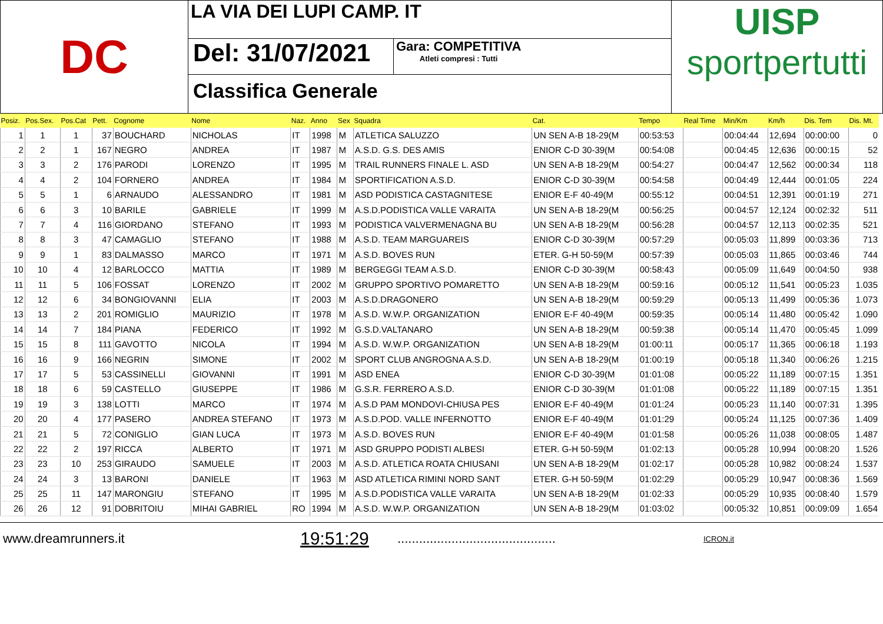DC
LA VIA DEI LUPI CAMP. IT
Del: 31/07/2021
Gara: COMPETITIVA
Atleti compresi : Tutti
Classifica Generale
UISP
sportpertutti
| Posiz. | Pos.Sex. | Pos.Cat | Pett. | Cognome | Nome | Naz. | Anno | Sex | Squadra | Cat. | Tempo | Real Time | Min/Km | Km/h | Dis. Tem | Dis. Mt. |
| --- | --- | --- | --- | --- | --- | --- | --- | --- | --- | --- | --- | --- | --- | --- | --- | --- |
| 1 | 1 | 1 | 37 | BOUCHARD | NICHOLAS | IT | 1998 | M | ATLETICA SALUZZO | UN SEN A-B 18-29(M | 00:53:53 | | 00:04:44 | 12,694 | 00:00:00 | 0 |
| 2 | 2 | 1 | 167 | NEGRO | ANDREA | IT | 1987 | M | A.S.D. G.S. DES AMIS | ENIOR C-D 30-39(M | 00:54:08 | | 00:04:45 | 12,636 | 00:00:15 | 52 |
| 3 | 3 | 2 | 176 | PARODI | LORENZO | IT | 1995 | M | TRAIL RUNNERS FINALE L. ASD | UN SEN A-B 18-29(M | 00:54:27 | | 00:04:47 | 12,562 | 00:00:34 | 118 |
| 4 | 4 | 2 | 104 | FORNERO | ANDREA | IT | 1984 | M | SPORTIFICATION A.S.D. | ENIOR C-D 30-39(M | 00:54:58 | | 00:04:49 | 12,444 | 00:01:05 | 224 |
| 5 | 5 | 1 | 6 | ARNAUDO | ALESSANDRO | IT | 1981 | M | ASD PODISTICA CASTAGNITESE | ENIOR E-F 40-49(M | 00:55:12 | | 00:04:51 | 12,391 | 00:01:19 | 271 |
| 6 | 6 | 3 | 10 | BARILE | GABRIELE | IT | 1999 | M | A.S.D.PODISTICA VALLE VARAITA | UN SEN A-B 18-29(M | 00:56:25 | | 00:04:57 | 12,124 | 00:02:32 | 511 |
| 7 | 7 | 4 | 116 | GIORDANO | STEFANO | IT | 1993 | M | PODISTICA VALVERMENAGNA BU | UN SEN A-B 18-29(M | 00:56:28 | | 00:04:57 | 12,113 | 00:02:35 | 521 |
| 8 | 8 | 3 | 47 | CAMAGLIO | STEFANO | IT | 1988 | M | A.S.D. TEAM MARGUAREIS | ENIOR C-D 30-39(M | 00:57:29 | | 00:05:03 | 11,899 | 00:03:36 | 713 |
| 9 | 9 | 1 | 83 | DALMASSO | MARCO | IT | 1971 | M | A.S.D. BOVES RUN | ETER. G-H 50-59(M | 00:57:39 | | 00:05:03 | 11,865 | 00:03:46 | 744 |
| 10 | 10 | 4 | 12 | BARLOCCO | MATTIA | IT | 1989 | M | BERGEGGI TEAM A.S.D. | ENIOR C-D 30-39(M | 00:58:43 | | 00:05:09 | 11,649 | 00:04:50 | 938 |
| 11 | 11 | 5 | 106 | FOSSAT | LORENZO | IT | 2002 | M | GRUPPO SPORTIVO POMARETTO | UN SEN A-B 18-29(M | 00:59:16 | | 00:05:12 | 11,541 | 00:05:23 | 1.035 |
| 12 | 12 | 6 | 34 | BONGIOVANNI | ELIA | IT | 2003 | M | A.S.D.DRAGONERO | UN SEN A-B 18-29(M | 00:59:29 | | 00:05:13 | 11,499 | 00:05:36 | 1.073 |
| 13 | 13 | 2 | 201 | ROMIGLIO | MAURIZIO | IT | 1978 | M | A.S.D. W.W.P. ORGANIZATION | ENIOR E-F 40-49(M | 00:59:35 | | 00:05:14 | 11,480 | 00:05:42 | 1.090 |
| 14 | 14 | 7 | 184 | PIANA | FEDERICO | IT | 1992 | M | G.S.D.VALTANARO | UN SEN A-B 18-29(M | 00:59:38 | | 00:05:14 | 11,470 | 00:05:45 | 1.099 |
| 15 | 15 | 8 | 111 | GAVOTTO | NICOLA | IT | 1994 | M | A.S.D. W.W.P. ORGANIZATION | UN SEN A-B 18-29(M | 01:00:11 | | 00:05:17 | 11,365 | 00:06:18 | 1.193 |
| 16 | 16 | 9 | 166 | NEGRIN | SIMONE | IT | 2002 | M | SPORT CLUB ANGROGNA A.S.D. | UN SEN A-B 18-29(M | 01:00:19 | | 00:05:18 | 11,340 | 00:06:26 | 1.215 |
| 17 | 17 | 5 | 53 | CASSINELLI | GIOVANNI | IT | 1991 | M | ASD ENEA | ENIOR C-D 30-39(M | 01:01:08 | | 00:05:22 | 11,189 | 00:07:15 | 1.351 |
| 18 | 18 | 6 | 59 | CASTELLO | GIUSEPPE | IT | 1986 | M | G.S.R. FERRERO A.S.D. | ENIOR C-D 30-39(M | 01:01:08 | | 00:05:22 | 11,189 | 00:07:15 | 1.351 |
| 19 | 19 | 3 | 138 | LOTTI | MARCO | IT | 1974 | M | A.S.D PAM MONDOVI-CHIUSA PES | ENIOR E-F 40-49(M | 01:01:24 | | 00:05:23 | 11,140 | 00:07:31 | 1.395 |
| 20 | 20 | 4 | 177 | PASERO | ANDREA STEFANO | IT | 1973 | M | A.S.D.POD. VALLE INFERNOTTO | ENIOR E-F 40-49(M | 01:01:29 | | 00:05:24 | 11,125 | 00:07:36 | 1.409 |
| 21 | 21 | 5 | 72 | CONIGLIO | GIAN LUCA | IT | 1973 | M | A.S.D. BOVES RUN | ENIOR E-F 40-49(M | 01:01:58 | | 00:05:26 | 11,038 | 00:08:05 | 1.487 |
| 22 | 22 | 2 | 197 | RICCA | ALBERTO | IT | 1971 | M | ASD GRUPPO PODISTI ALBESI | ETER. G-H 50-59(M | 01:02:13 | | 00:05:28 | 10,994 | 00:08:20 | 1.526 |
| 23 | 23 | 10 | 253 | GIRAUDO | SAMUELE | IT | 2003 | M | A.S.D. ATLETICA ROATA CHIUSANI | UN SEN A-B 18-29(M | 01:02:17 | | 00:05:28 | 10,982 | 00:08:24 | 1.537 |
| 24 | 24 | 3 | 13 | BARONI | DANIELE | IT | 1963 | M | ASD ATLETICA RIMINI NORD SANT | ETER. G-H 50-59(M | 01:02:29 | | 00:05:29 | 10,947 | 00:08:36 | 1.569 |
| 25 | 25 | 11 | 147 | MARONGIU | STEFANO | IT | 1995 | M | A.S.D.PODISTICA VALLE VARAITA | UN SEN A-B 18-29(M | 01:02:33 | | 00:05:29 | 10,935 | 00:08:40 | 1.579 |
| 26 | 26 | 12 | 91 | DOBRITOIU | MIHAI GABRIEL | RO | 1994 | M | A.S.D. W.W.P. ORGANIZATION | UN SEN A-B 18-29(M | 01:03:02 | | 00:05:32 | 10,851 | 00:09:09 | 1.654 |
www.dreamrunners.it 19:51:29 ............................................ ICRON.it